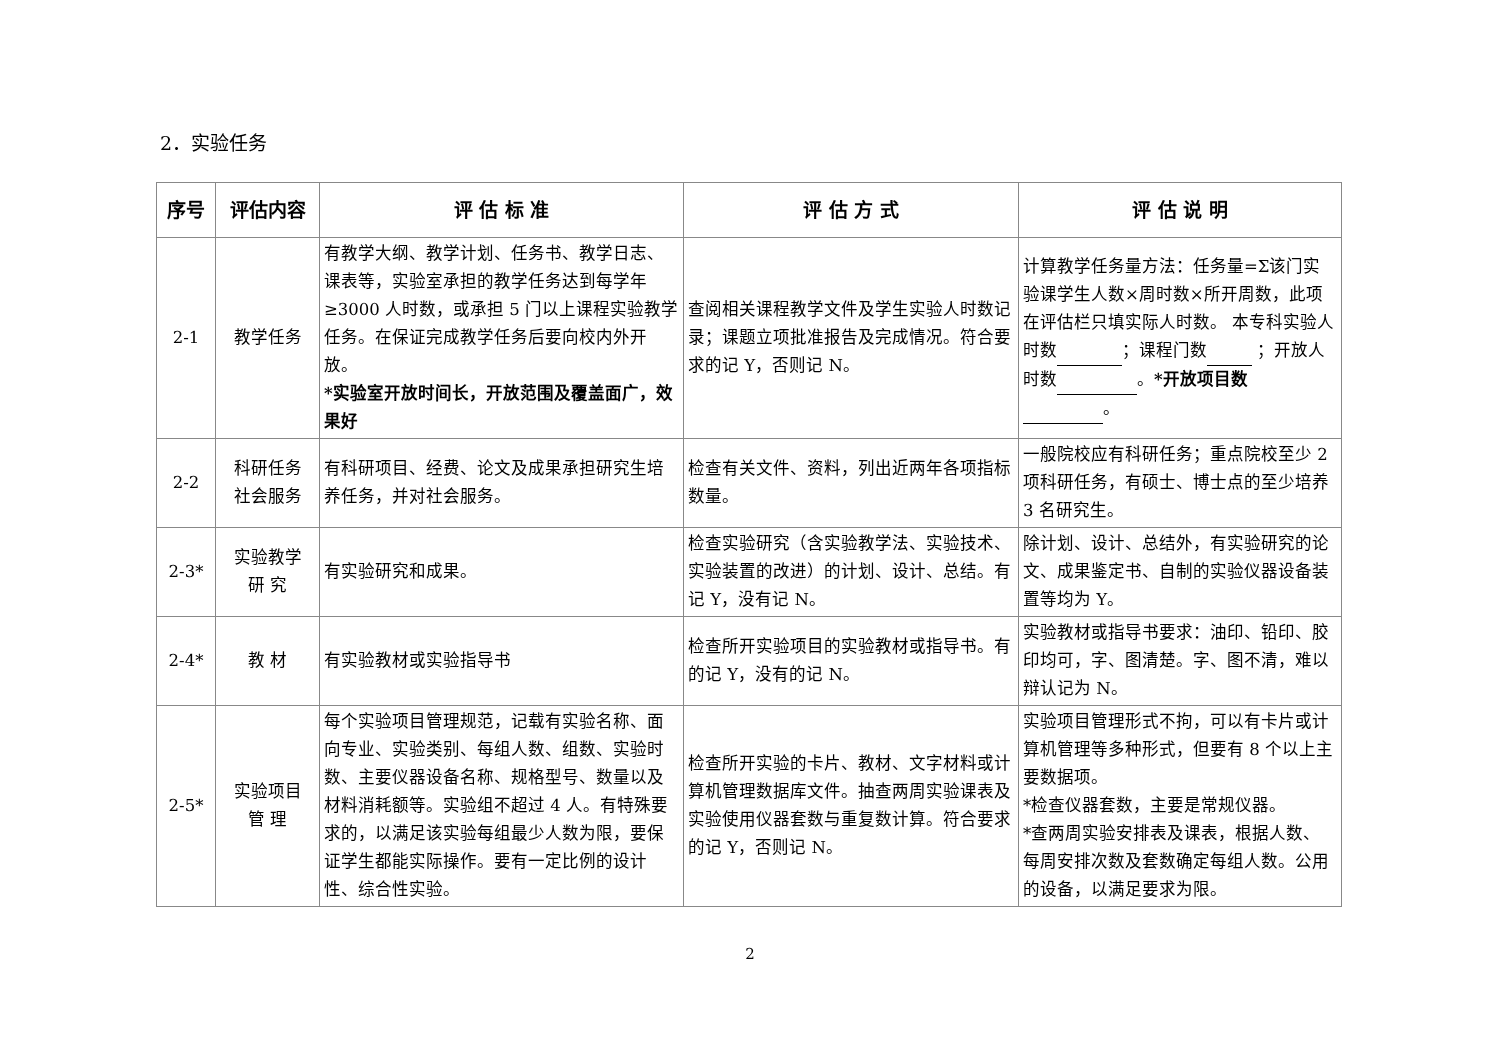2．实验任务
| 序号 | 评估内容 | 评 估 标 准 | 评 估 方 式 | 评 估 说 明 |
| --- | --- | --- | --- | --- |
| 2-1 | 教学任务 | 有教学大纲、教学计划、任务书、教学日志、课表等，实验室承担的教学任务达到每学年≥3000 人时数，或承担 5 门以上课程实验教学任务。在保证完成教学任务后要向校内外开放。 *实验室开放时间长，开放范围及覆盖面广，效果好 | 查阅相关课程教学文件及学生实验人时数记录；课题立项批准报告及完成情况。符合要求的记 Y，否则记 N。 | 计算教学任务量方法：任务量=Σ该门实验课学生人数×周时数×所开周数，此项在评估栏只填实际人时数。 本专科实验人时数 ；课程门数 ；开放人时数 。 *开放项目数 。 |
| 2-2 | 科研任务 社会服务 | 有科研项目、经费、论文及成果承担研究生培养任务，并对社会服务。 | 检查有关文件、资料，列出近两年各项指标数量。 | 一般院校应有科研任务；重点院校至少 2 项科研任务，有硕士、博士点的至少培养 3 名研究生。 |
| 2-3* | 实验教学 研 究 | 有实验研究和成果。 | 检查实验研究（含实验教学法、实验技术、实验装置的改进）的计划、设计、总结。有记 Y，没有记 N。 | 除计划、设计、总结外，有实验研究的论文、成果鉴定书、自制的实验仪器设备装置等均为 Y。 |
| 2-4* | 教 材 | 有实验教材或实验指导书 | 检查所开实验项目的实验教材或指导书。有的记 Y，没有的记 N。 | 实验教材或指导书要求：油印、铅印、胶印均可，字、图清楚。字、图不清，难以辩认记为 N。 |
| 2-5* | 实验项目 管 理 | 每个实验项目管理规范，记载有实验名称、面向专业、实验类别、每组人数、组数、实验时数、主要仪器设备名称、规格型号、数量以及材料消耗额等。实验组不超过 4 人。有特殊要求的，以满足该实验每组最少人数为限，要保证学生都能实际操作。要有一定比例的设计性、综合性实验。 | 检查所开实验的卡片、教材、文字材料或计算机管理数据库文件。抽查两周实验课表及实验使用仪器套数与重复数计算。符合要求的记 Y，否则记 N。 | 实验项目管理形式不拘，可以有卡片或计算机管理等多种形式，但要有 8 个以上主要数据项。 *检查仪器套数，主要是常规仪器。 *查两周实验安排表及课表，根据人数、每周安排次数及套数确定每组人数。公用的设备，以满足要求为限。 |
2